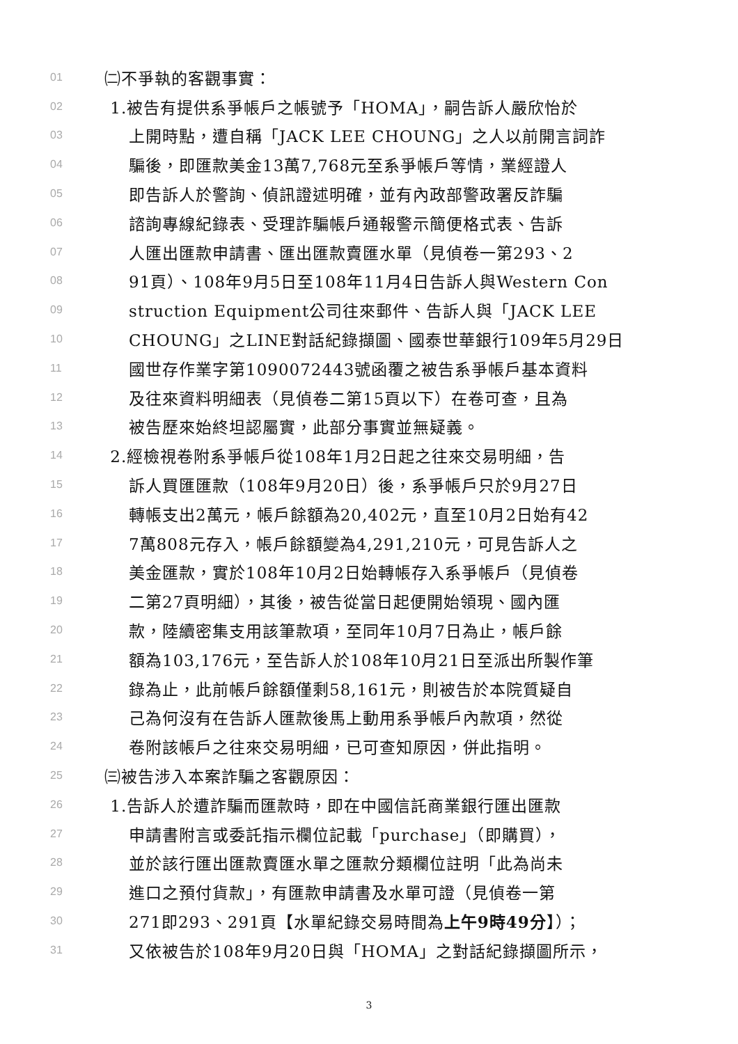01 ㈡不爭執的客觀事實：
02 1.被告有提供系爭帳戶之帳號予「HOMA」，嗣告訴人嚴欣怡於
03 上開時點，遭自稱「JACK LEE CHOUNG」之人以前開言詞詐
04 騙後，即匯款美金13萬7,768元至系爭帳戶等情，業經證人
05 即告訴人於警詢、偵訊證述明確，並有內政部警政署反詐騙
06 諮詢專線紀錄表、受理詐騙帳戶通報警示簡便格式表、告訴
07 人匯出匯款申請書、匯出匯款賣匯水單（見偵卷一第293、2
08 91頁）、108年9月5日至108年11月4日告訴人與Western Con
09 struction Equipment公司往來郵件、告訴人與「JACK LEE
10 CHOUNG」之LINE對話紀錄擷圖、國泰世華銀行109年5月29日
11 國世存作業字第1090072443號函覆之被告系爭帳戶基本資料
12 及往來資料明細表（見偵卷二第15頁以下）在卷可查，且為
13 被告歷來始終坦認屬實，此部分事實並無疑義。
14 2.經檢視卷附系爭帳戶從108年1月2日起之往來交易明細，告
15 訴人買匯匯款（108年9月20日）後，系爭帳戶只於9月27日
16 轉帳支出2萬元，帳戶餘額為20,402元，直至10月2日始有42
17 7萬808元存入，帳戶餘額變為4,291,210元，可見告訴人之
18 美金匯款，實於108年10月2日始轉帳存入系爭帳戶（見偵卷
19 二第27頁明細），其後，被告從當日起便開始領現、國內匯
20 款，陸續密集支用該筆款項，至同年10月7日為止，帳戶餘
21 額為103,176元，至告訴人於108年10月21日至派出所製作筆
22 錄為止，此前帳戶餘額僅剩58,161元，則被告於本院質疑自
23 己為何沒有在告訴人匯款後馬上動用系爭帳戶內款項，然從
24 卷附該帳戶之往來交易明細，已可查知原因，併此指明。
25 ㈢被告涉入本案詐騙之客觀原因：
26 1.告訴人於遭詐騙而匯款時，即在中國信託商業銀行匯出匯款
27 申請書附言或委託指示欄位記載「purchase」（即購買），
28 並於該行匯出匯款賣匯水單之匯款分類欄位註明「此為尚未
29 進口之預付貨款」，有匯款申請書及水單可證（見偵卷一第
30 271即293、291頁【水單紀錄交易時間為上午9時49分】）；
31 又依被告於108年9月20日與「HOMA」之對話紀錄擷圖所示，
3